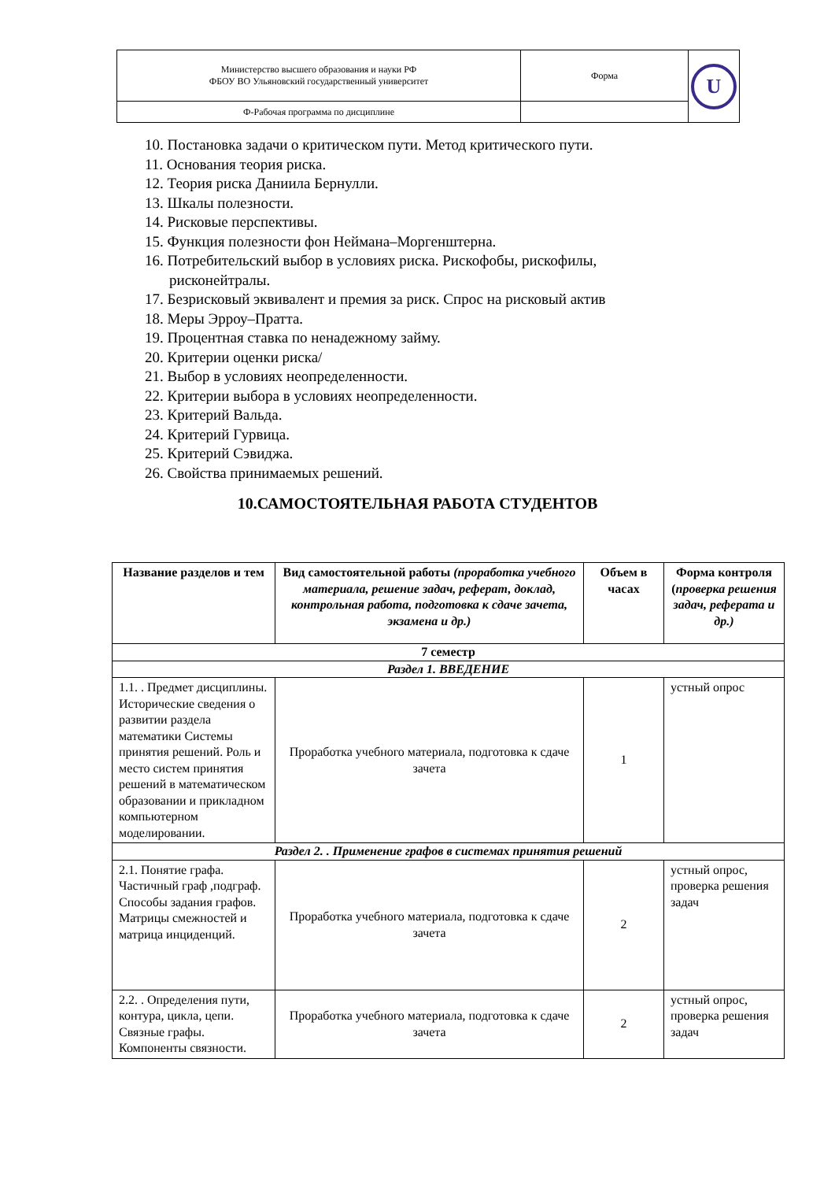| Министерство высшего образования и науки РФ ФБОУ ВО Ульяновский государственный университет | Форма | U |
| Ф-Рабочая программа по дисциплине | | |
10. Постановка задачи о критическом пути. Метод критического пути.
11. Основания теория риска.
12. Теория риска Даниила Бернулли.
13. Шкалы полезности.
14. Рисковые перспективы.
15. Функция полезности фон Неймана–Моргенштерна.
16. Потребительский выбор в условиях риска. Рискофобы, рискофилы, рисконейтралы.
17. Безрисковый эквивалент и премия за риск. Спрос на рисковый актив
18. Меры Эрроу–Пратта.
19. Процентная ставка по ненадежному займу.
20. Критерии оценки риска/
21. Выбор в условиях неопределенности.
22. Критерии выбора в условиях неопределенности.
23. Критерий Вальда.
24. Критерий Гурвица.
25. Критерий Сэвиджа.
26. Свойства принимаемых решений.
10.САМОСТОЯТЕЛЬНАЯ РАБОТА СТУДЕНТОВ
| Название разделов и тем | Вид самостоятельной работы (проработка учебного материала, решение задач, реферат, доклад, контрольная работа, подготовка к сдаче зачета, экзамена и др.) | Объем в часах | Форма контроля ( проверка решения задач, реферата и др.) |
| --- | --- | --- | --- |
| 7 семестр | | | |
| Раздел 1. ВВЕДЕНИЕ | | | |
| 1.1. . Предмет дисциплины. Исторические сведения о развитии раздела математики Системы принятия решений. Роль и место систем принятия решений в математическом образовании и прикладном компьютерном моделировании. | Проработка учебного материала, подготовка к сдаче зачета | 1 | устный опрос |
| Раздел 2. . Применение графов в системах принятия решений | | | |
| 2.1. Понятие графа. Частичный граф ,подграф. Способы задания графов. Матрицы смежностей и матрица инциденций. | Проработка учебного материала, подготовка к сдаче зачета | 2 | устный опрос, проверка решения задач |
| 2.2. . Определения пути, контура, цикла, цепи. Связные графы. Компоненты связности. | Проработка учебного материала, подготовка к сдаче зачета | 2 | устный опрос, проверка решения задач |